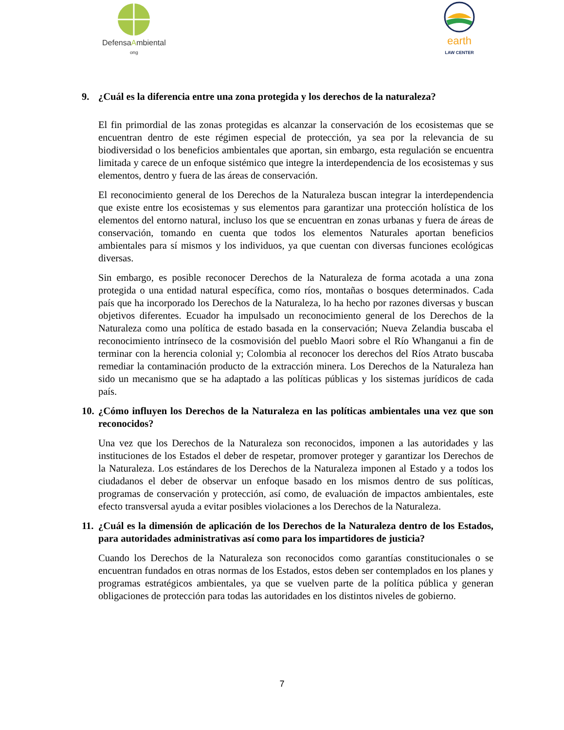DefensaAmbiental
ong
earth
LAW CENTER
9. ¿Cuál es la diferencia entre una zona protegida y los derechos de la naturaleza?
El fin primordial de las zonas protegidas es alcanzar la conservación de los ecosistemas que se encuentran dentro de este régimen especial de protección, ya sea por la relevancia de su biodiversidad o los beneficios ambientales que aportan, sin embargo, esta regulación se encuentra limitada y carece de un enfoque sistémico que integre la interdependencia de los ecosistemas y sus elementos, dentro y fuera de las áreas de conservación.
El reconocimiento general de los Derechos de la Naturaleza buscan integrar la interdependencia que existe entre los ecosistemas y sus elementos para garantizar una protección holística de los elementos del entorno natural, incluso los que se encuentran en zonas urbanas y fuera de áreas de conservación, tomando en cuenta que todos los elementos Naturales aportan beneficios ambientales para sí mismos y los individuos, ya que cuentan con diversas funciones ecológicas diversas.
Sin embargo, es posible reconocer Derechos de la Naturaleza de forma acotada a una zona protegida o una entidad natural específica, como ríos, montañas o bosques determinados. Cada país que ha incorporado los Derechos de la Naturaleza, lo ha hecho por razones diversas y buscan objetivos diferentes. Ecuador ha impulsado un reconocimiento general de los Derechos de la Naturaleza como una política de estado basada en la conservación; Nueva Zelandia buscaba el reconocimiento intrínseco de la cosmovisión del pueblo Maori sobre el Río Whanganui a fin de terminar con la herencia colonial y; Colombia al reconocer los derechos del Ríos Atrato buscaba remediar la contaminación producto de la extracción minera. Los Derechos de la Naturaleza han sido un mecanismo que se ha adaptado a las políticas públicas y los sistemas jurídicos de cada país.
10. ¿Cómo influyen los Derechos de la Naturaleza en las políticas ambientales una vez que son reconocidos?
Una vez que los Derechos de la Naturaleza son reconocidos, imponen a las autoridades y las instituciones de los Estados el deber de respetar, promover proteger y garantizar los Derechos de la Naturaleza. Los estándares de los Derechos de la Naturaleza imponen al Estado y a todos los ciudadanos el deber de observar un enfoque basado en los mismos dentro de sus políticas, programas de conservación y protección, así como, de evaluación de impactos ambientales, este efecto transversal ayuda a evitar posibles violaciones a los Derechos de la Naturaleza.
11. ¿Cuál es la dimensión de aplicación de los Derechos de la Naturaleza dentro de los Estados, para autoridades administrativas así como para los impartidores de justicia?
Cuando los Derechos de la Naturaleza son reconocidos como garantías constitucionales o se encuentran fundados en otras normas de los Estados, estos deben ser contemplados en los planes y programas estratégicos ambientales, ya que se vuelven parte de la política pública y generan obligaciones de protección para todas las autoridades en los distintos niveles de gobierno.
7